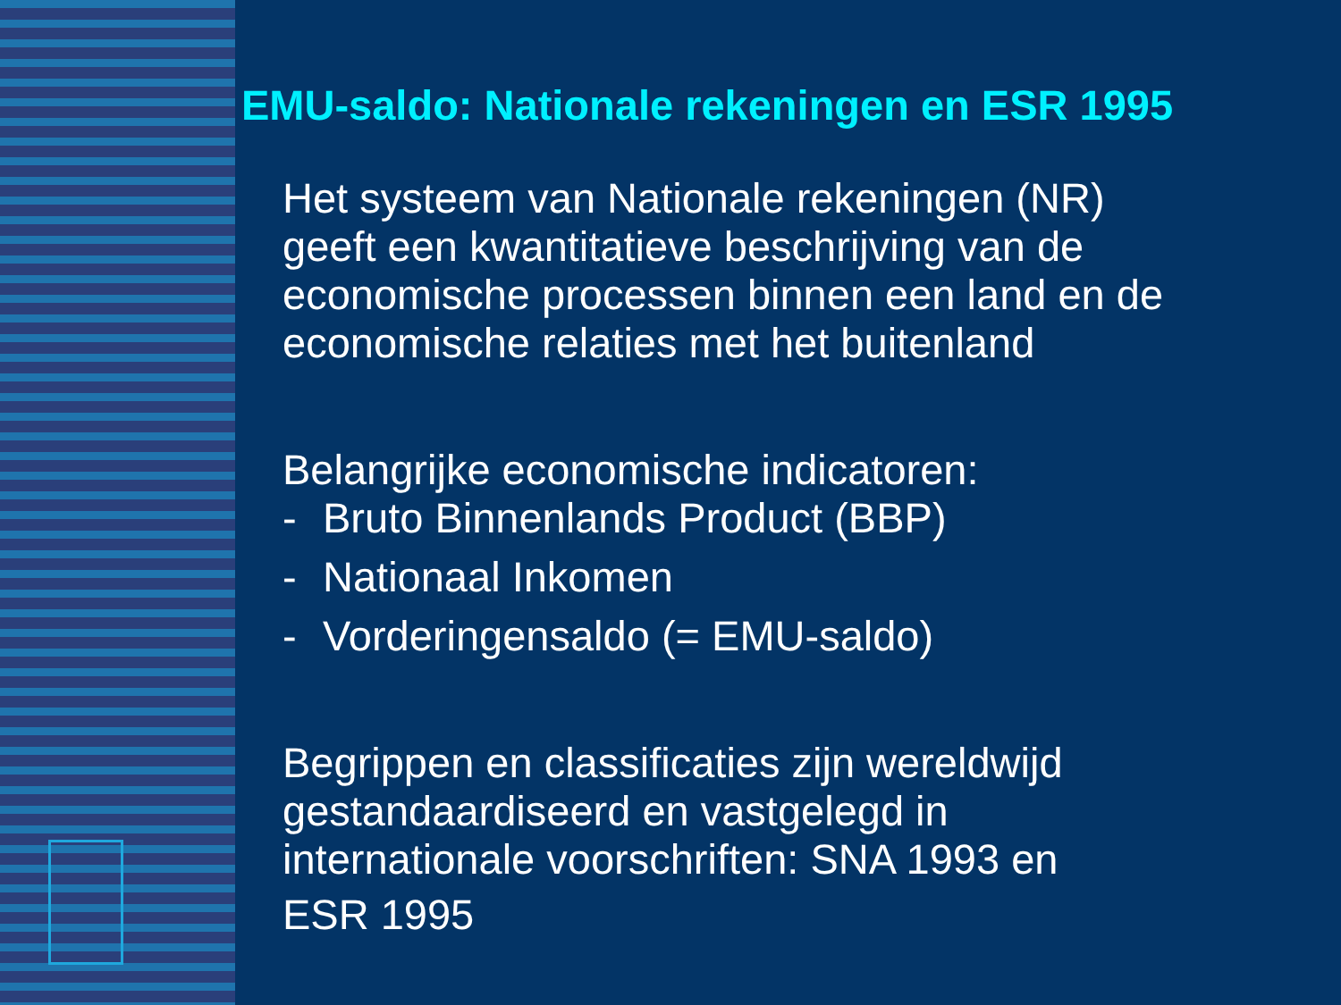EMU-saldo: Nationale rekeningen en ESR 1995
Het systeem van Nationale rekeningen (NR) geeft een kwantitatieve beschrijving van de economische processen binnen een land en de economische relaties met het buitenland
Belangrijke economische indicatoren:
- Bruto Binnenlands Product (BBP)
- Nationaal Inkomen
- Vorderingensaldo (= EMU-saldo)
Begrippen en classificaties zijn wereldwijd gestandaardiseerd en vastgelegd in internationale voorschriften: SNA 1993 en
ESR 1995